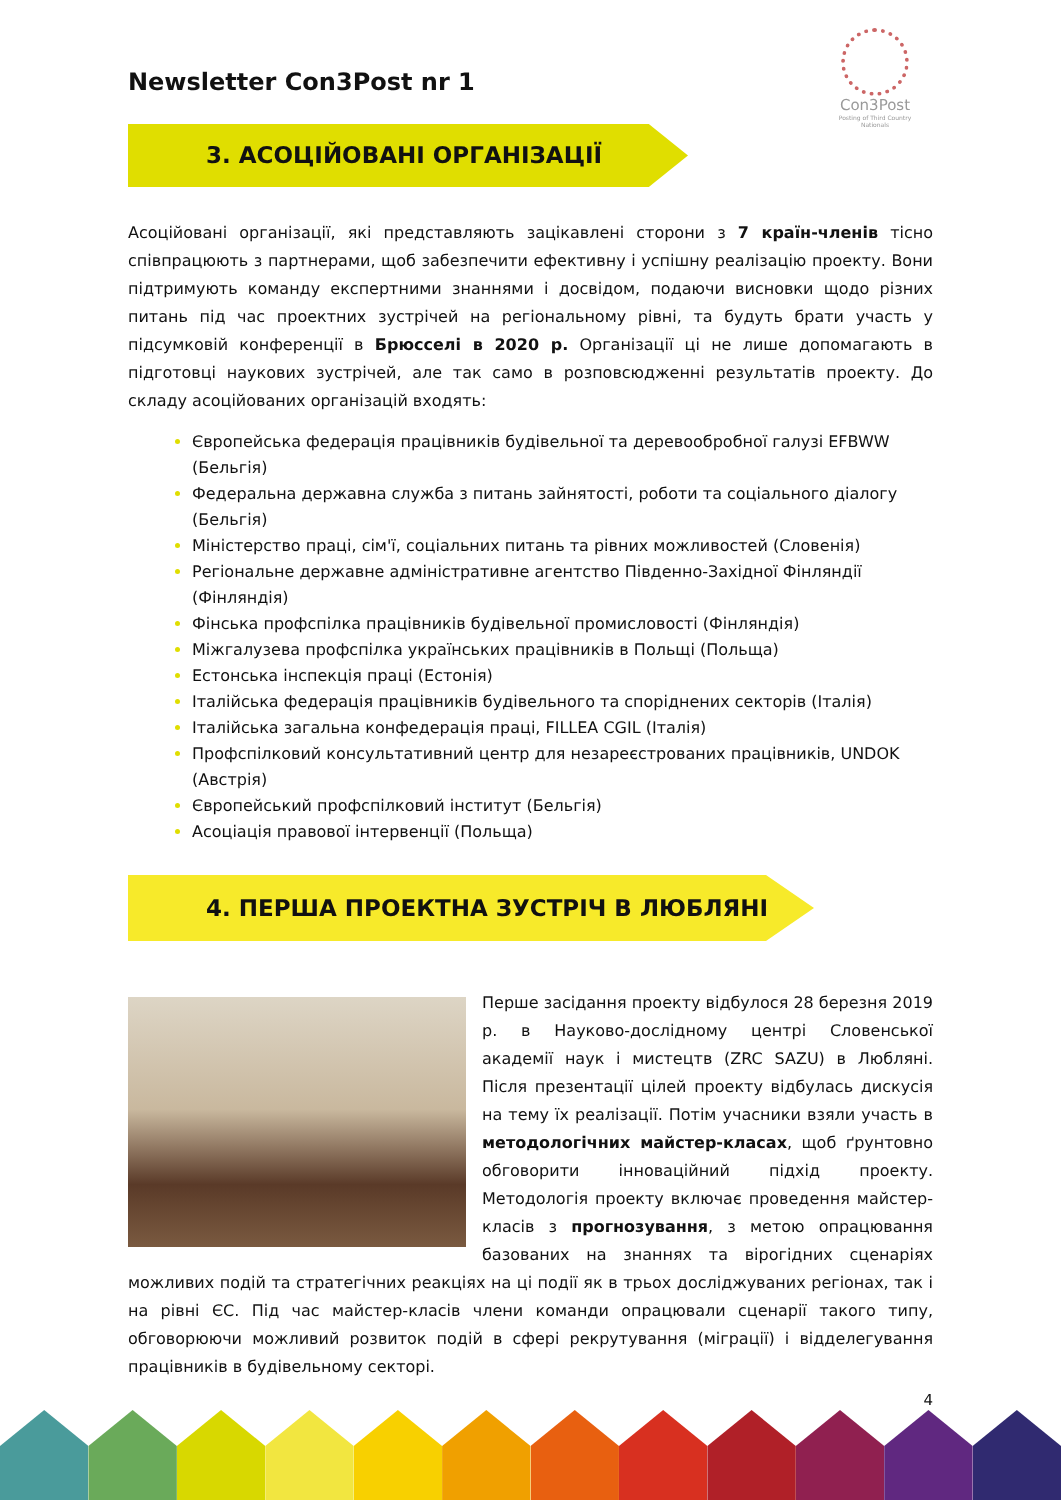Con3Post
Posting of Third Country Nationals
Newsletter Con3Post nr 1
3. АСОЦІЙОВАНІ ОРГАНІЗАЦІЇ
Асоційовані організації, які представляють зацікавлені сторони з 7 країн-членів тісно співпрацюють з партнерами, щоб забезпечити ефективну і успішну реалізацію проекту. Вони підтримують команду експертними знаннями і досвідом, подаючи висновки щодо різних питань під час проектних зустрічей на регіональному рівні, та будуть брати участь у підсумковій конференції в Брюсселі в 2020 р. Організації ці не лише допомагають в підготовці наукових зустрічей, але так само в розповсюдженні результатів проекту. До складу асоційованих організацій входять:
Європейська федерація працівників будівельної та деревообробної галузі EFBWW (Бельгія)
Федеральна державна служба з питань зайнятості, роботи та соціального діалогу (Бельгія)
Міністерство праці, сім'ї, соціальних питань та рівних можливостей (Словенія)
Регіональне державне адміністративне агентство Південно-Західної Фінляндії (Фінляндія)
Фінська профспілка працівників будівельної промисловості (Фінляндія)
Міжгалузева профспілка українських працівників в Польщі (Польща)
Естонська інспекція праці (Естонія)
Італійська федерація працівників будівельного та споріднених секторів (Італія)
Італійська загальна конфедерація праці, FILLEA CGIL (Італія)
Профспілковий консультативний центр для незареєстрованих працівників, UNDOK (Австрія)
Європейський профспілковий інститут (Бельгія)
Асоціація правової інтервенції (Польща)
4. ПЕРША ПРОЕКТНА ЗУСТРІЧ В ЛЮБЛЯНІ
Перше засідання проекту відбулося 28 березня 2019 р. в Науково-дослідному центрі Словенської академії наук і мистецтв (ZRC SAZU) в Любляні. Після презентації цілей проекту відбулась дискусія на тему їх реалізації. Потім учасники взяли участь в методологічних майстер-класах, щоб ґрунтовно обговорити інноваційний підхід проекту. Методологія проекту включає проведення майстер-класів з прогнозування, з метою опрацювання базованих на знаннях та вірогідних сценаріях можливих подій та стратегічних реакціях на ці події як в трьох досліджуваних регіонах, так і на рівні ЄС. Під час майстер-класів члени команди опрацювали сценарії такого типу, обговорюючи можливий розвиток подій в сфері рекрутування (міграції) і відделегування працівників в будівельному секторі.
4